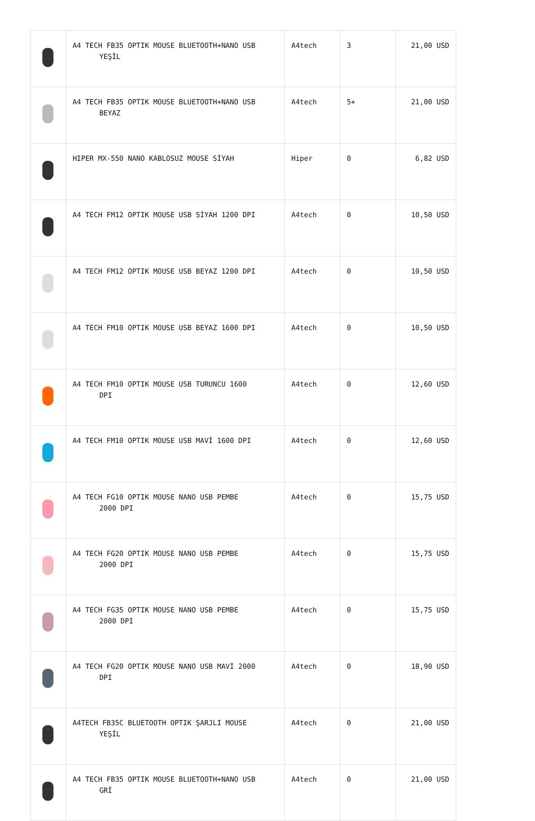| | A4 TECH FB35 OPTIK MOUSE BLUETOOTH+NANO USB YEŞİL | A4tech | 3 | 21,00 USD |
| | A4 TECH FB35 OPTIK MOUSE BLUETOOTH+NANO USB BEYAZ | A4tech | 5+ | 21,00 USD |
| | HIPER MX-550 NANO KABLOSUZ MOUSE SİYAH | Hiper | 0 | 6,82 USD |
| | A4 TECH FM12 OPTIK MOUSE USB SİYAH 1200 DPI | A4tech | 0 | 10,50 USD |
| | A4 TECH FM12 OPTIK MOUSE USB BEYAZ 1200 DPI | A4tech | 0 | 10,50 USD |
| | A4 TECH FM10 OPTIK MOUSE USB BEYAZ 1600 DPI | A4tech | 0 | 10,50 USD |
| | A4 TECH FM10 OPTIK MOUSE USB TURUNCU 1600 DPI | A4tech | 0 | 12,60 USD |
| | A4 TECH FM10 OPTIK MOUSE USB MAVİ 1600 DPI | A4tech | 0 | 12,60 USD |
| | A4 TECH FG10 OPTIK MOUSE NANO USB PEMBE 2000 DPI | A4tech | 0 | 15,75 USD |
| | A4 TECH FG20 OPTIK MOUSE NANO USB PEMBE 2000 DPI | A4tech | 0 | 15,75 USD |
| | A4 TECH FG35 OPTIK MOUSE NANO USB PEMBE 2000 DPI | A4tech | 0 | 15,75 USD |
| | A4 TECH FG20 OPTIK MOUSE NANO USB MAVİ 2000 DPI | A4tech | 0 | 18,90 USD |
| | A4TECH FB35C BLUETOOTH OPTIK ŞARJLI MOUSE YEŞİL | A4tech | 0 | 21,00 USD |
| | A4 TECH FB35 OPTIK MOUSE BLUETOOTH+NANO USB GRİ | A4tech | 0 | 21,00 USD |